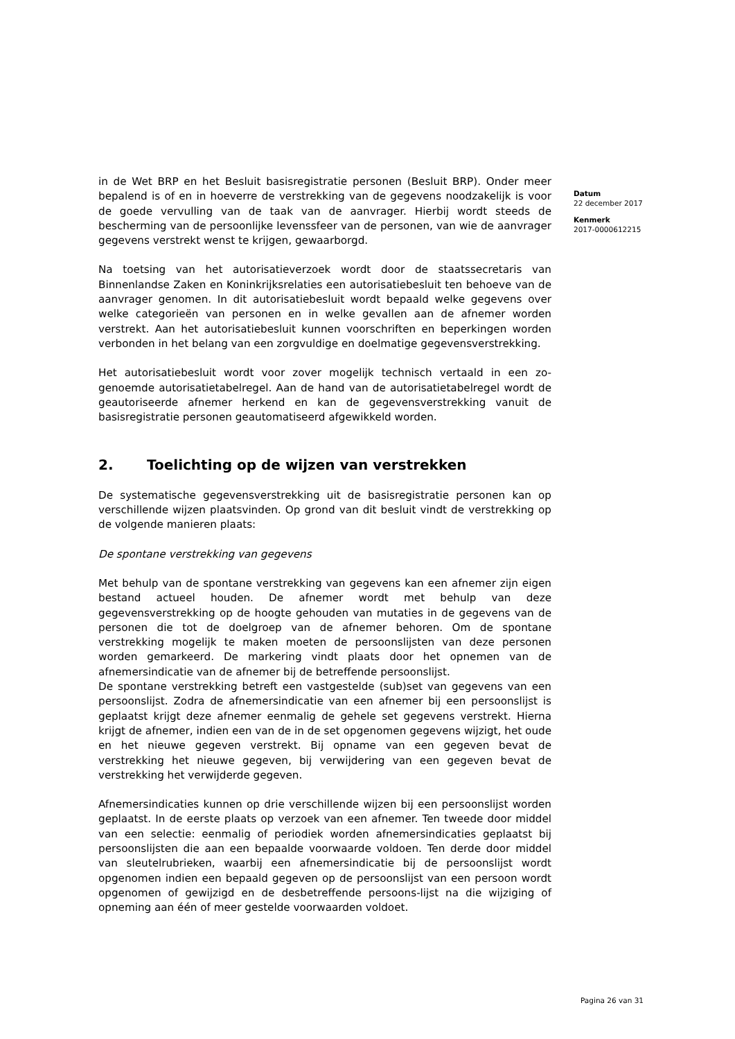in de Wet BRP en het Besluit basisregistratie personen (Besluit BRP). Onder meer bepalend is of en in hoeverre de verstrekking van de gegevens noodzakelijk is voor de goede vervulling van de taak van de aanvrager. Hierbij wordt steeds de bescherming van de persoonlijke levenssfeer van de personen, van wie de aanvrager gegevens verstrekt wenst te krijgen, gewaarborgd.
Na toetsing van het autorisatieverzoek wordt door de staatssecretaris van Binnenlandse Zaken en Koninkrijksrelaties een autorisatiebesluit ten behoeve van de aanvrager genomen. In dit autorisatiebesluit wordt bepaald welke gegevens over welke categorieën van personen en in welke gevallen aan de afnemer worden verstrekt. Aan het autorisatiebesluit kunnen voorschriften en beperkingen worden verbonden in het belang van een zorgvuldige en doelmatige gegevensverstrekking.
Het autorisatiebesluit wordt voor zover mogelijk technisch vertaald in een zo-genoemde autorisatietabelregel. Aan de hand van de autorisatietabelregel wordt de geautoriseerde afnemer herkend en kan de gegevensverstrekking vanuit de basisregistratie personen geautomatiseerd afgewikkeld worden.
2. Toelichting op de wijzen van verstrekken
De systematische gegevensverstrekking uit de basisregistratie personen kan op verschillende wijzen plaatsvinden. Op grond van dit besluit vindt de verstrekking op de volgende manieren plaats:
De spontane verstrekking van gegevens
Met behulp van de spontane verstrekking van gegevens kan een afnemer zijn eigen bestand actueel houden. De afnemer wordt met behulp van deze gegevensverstrekking op de hoogte gehouden van mutaties in de gegevens van de personen die tot de doelgroep van de afnemer behoren. Om de spontane verstrekking mogelijk te maken moeten de persoonslijsten van deze personen worden gemarkeerd. De markering vindt plaats door het opnemen van de afnemersindicatie van de afnemer bij de betreffende persoonslijst.
De spontane verstrekking betreft een vastgestelde (sub)set van gegevens van een persoonslijst. Zodra de afnemersindicatie van een afnemer bij een persoonslijst is geplaatst krijgt deze afnemer eenmalig de gehele set gegevens verstrekt. Hierna krijgt de afnemer, indien een van de in de set opgenomen gegevens wijzigt, het oude en het nieuwe gegeven verstrekt. Bij opname van een gegeven bevat de verstrekking het nieuwe gegeven, bij verwijdering van een gegeven bevat de verstrekking het verwijderde gegeven.
Afnemersindicaties kunnen op drie verschillende wijzen bij een persoonslijst worden geplaatst. In de eerste plaats op verzoek van een afnemer. Ten tweede door middel van een selectie: eenmalig of periodiek worden afnemersindicaties geplaatst bij persoonslijsten die aan een bepaalde voorwaarde voldoen. Ten derde door middel van sleutelrubrieken, waarbij een afnemersindicatie bij de persoonslijst wordt opgenomen indien een bepaald gegeven op de persoonslijst van een persoon wordt opgenomen of gewijzigd en de desbetreffende persoons-lijst na die wijziging of opneming aan één of meer gestelde voorwaarden voldoet.
Datum
22 december 2017
Kenmerk
2017-0000612215
Pagina 26 van 31